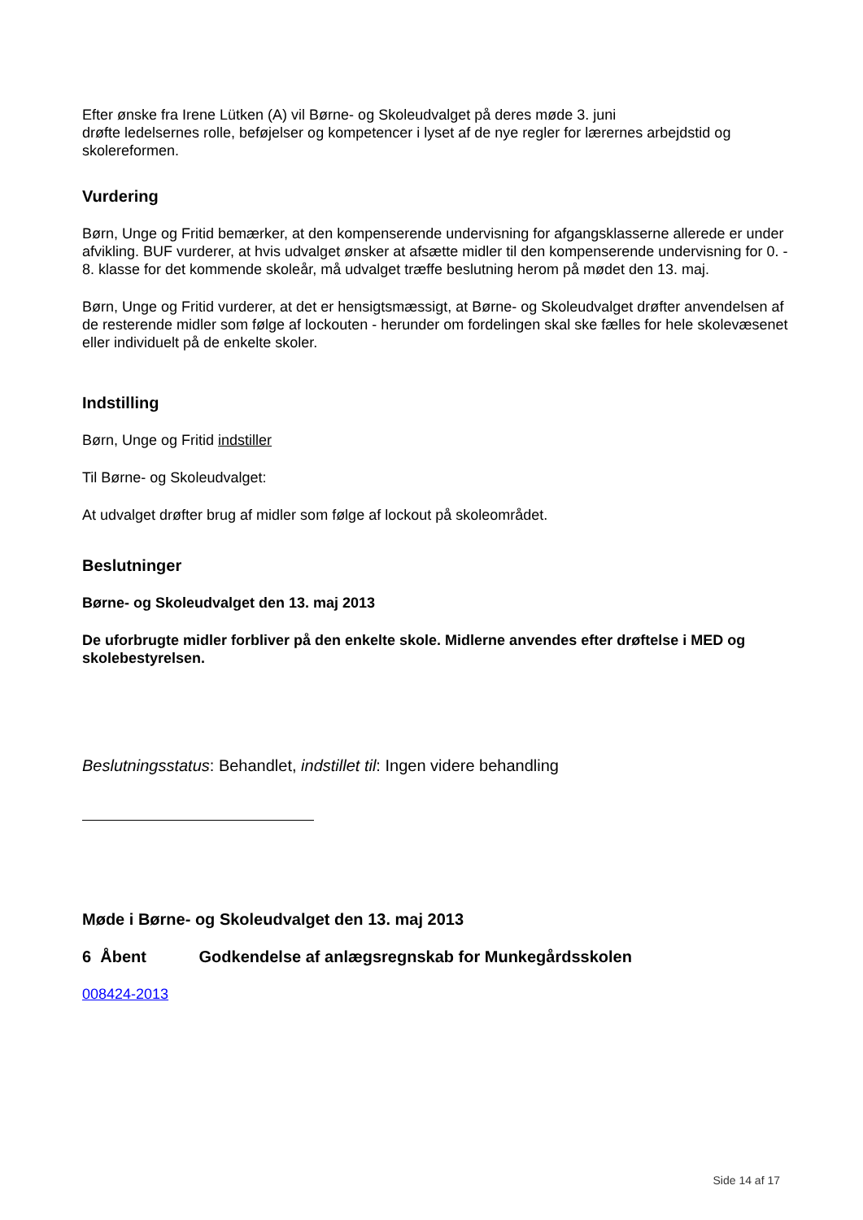Efter ønske fra Irene Lütken (A) vil Børne- og Skoleudvalget på deres møde 3. juni
drøfte ledelsernes rolle, beføjelser og kompetencer i lyset af de nye regler for lærernes arbejdstid og skolereformen.
Vurdering
Børn, Unge og Fritid bemærker, at den kompenserende undervisning for afgangsklasserne allerede er under afvikling. BUF vurderer, at hvis udvalget ønsker at afsætte midler til den kompenserende undervisning for 0. - 8. klasse for det kommende skoleår, må udvalget træffe beslutning herom på mødet den 13. maj.
Børn, Unge og Fritid vurderer, at det er hensigtsmæssigt, at Børne- og Skoleudvalget drøfter anvendelsen af de resterende midler som følge af lockouten - herunder om fordelingen skal ske fælles for hele skolevæsenet eller individuelt på de enkelte skoler.
Indstilling
Børn, Unge og Fritid indstiller
Til Børne- og Skoleudvalget:
At udvalget drøfter brug af midler som følge af lockout på skoleområdet.
Beslutninger
Børne- og Skoleudvalget den 13. maj 2013
De uforbrugte midler forbliver på den enkelte skole. Midlerne anvendes efter drøftelse i MED og skolebestyrelsen.
Beslutningsstatus: Behandlet, indstillet til: Ingen videre behandling
Møde i Børne- og Skoleudvalget den 13. maj 2013
6 Åbent Godkendelse af anlægsregnskab for Munkegårdsskolen
008424-2013
Side 14 af 17